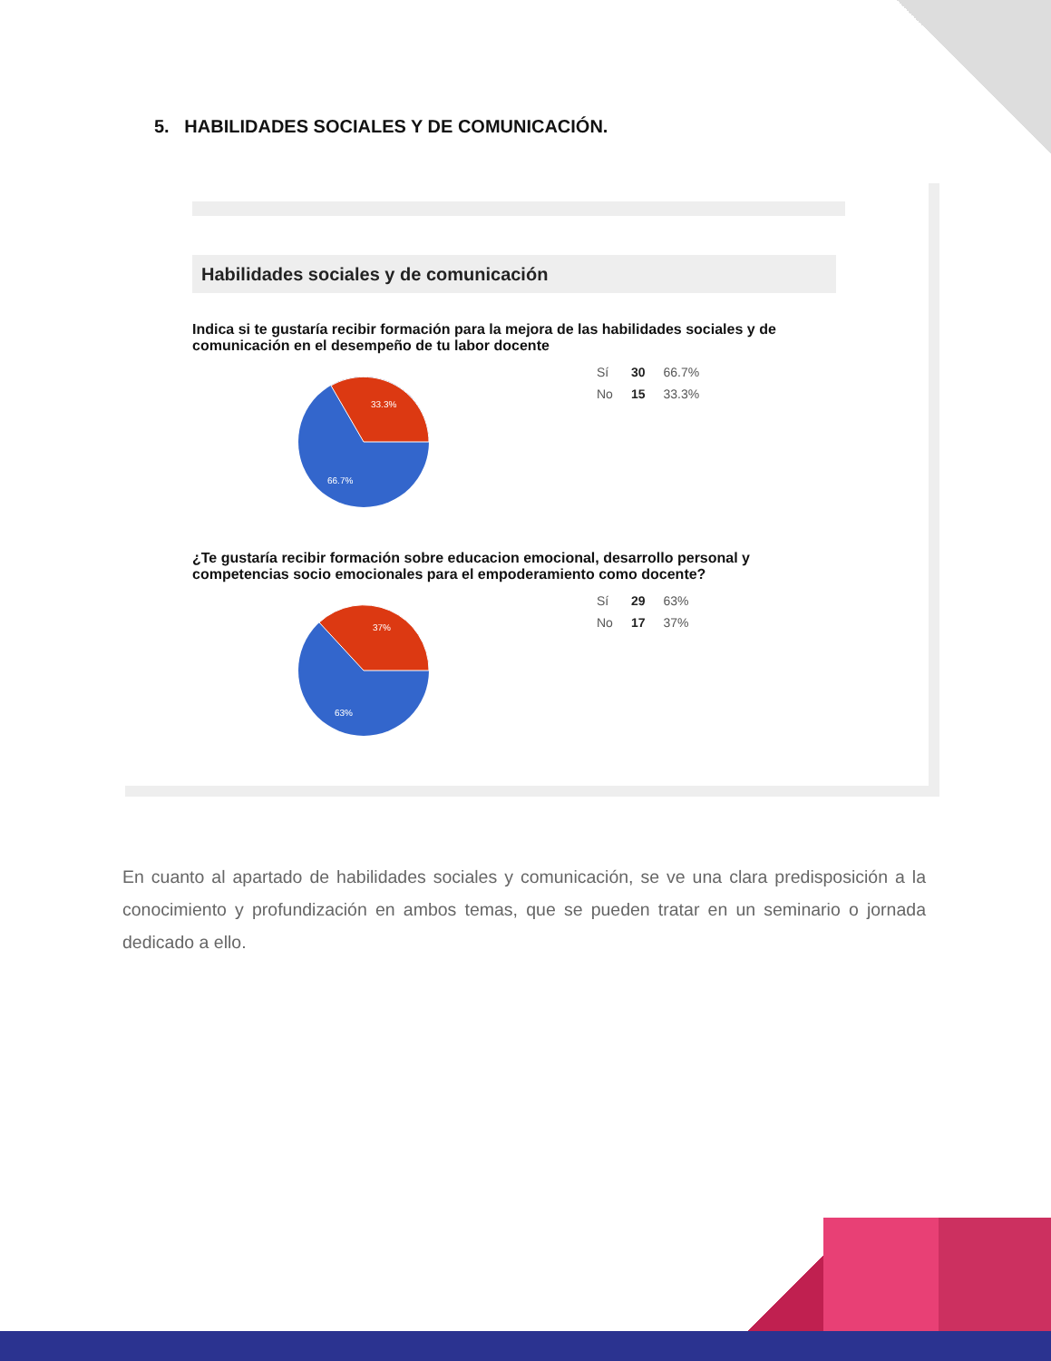5. HABILIDADES SOCIALES Y DE COMUNICACIÓN.
Habilidades sociales y de comunicación
Indica si te gustaría recibir formación para la mejora de las habilidades sociales y de comunicación en el desempeño de tu labor docente
33.3%
66.7%
| Sí | 30 | 66.7% |
| No | 15 | 33.3% |
¿Te gustaría recibir formación sobre educacion emocional, desarrollo personal y competencias socio emocionales para el empoderamiento como docente?
37%
63%
| Sí | 29 | 63% |
| No | 17 | 37% |
En cuanto al apartado de habilidades sociales y comunicación, se ve una clara predisposición a la conocimiento y profundización en ambos temas, que se pueden tratar en un seminario o jornada dedicado a ello.